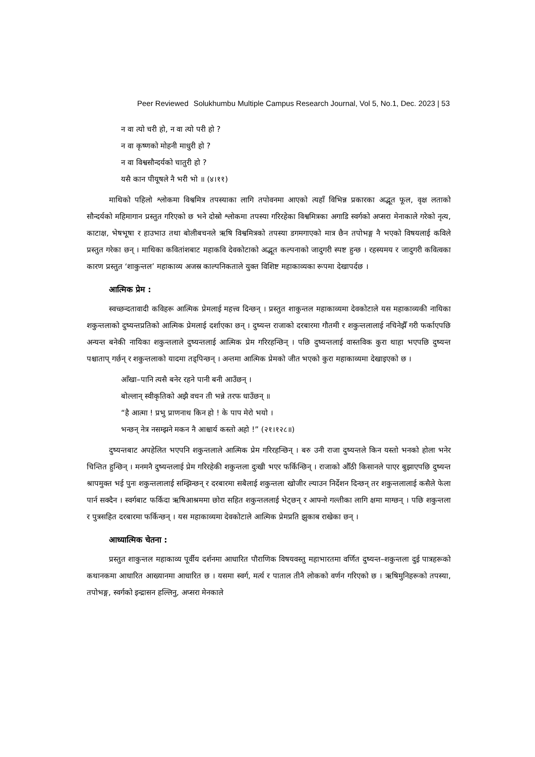Peer Reviewed Solukhumbu Multiple Campus Research Journal, Vol 5, No.1, Dec. 2023 | 53
न वा त्यो चरी हो, न वा त्यो परी हो ?
न वा कृष्णको मोहनी माधुरी हो ?
न वा विश्वसौन्दर्यको चातुरी हो ?
यसै कान पीयूषले नै भरी भो ॥ (४।११)
माथिको पहिलो श्लोकमा विश्वमित्र तपस्याका लागि तपोवनमा आएको त्यहाँ विभिन्न प्रकारका अद्भूत फूल, वृक्ष लताको सौन्दर्यको महिमागान प्रस्तुत गरिएको छ भने दोस्रो श्लोकमा तपस्या गरिरहेका विश्वमित्रका अगाडि स्वर्गको अप्सरा मेनाकाले गरेको नृत्य, काटाक्ष, भेषभूषा र हाउभाउ तथा बोलीबचनले ऋषि विश्वमित्रको तपस्या डगमगाएको मात्र छैन तपोभङ्ग नै भएको विषयलाई कविले प्रस्तुत गरेका छन् । माथिका कवितांशबाट महाकवि देवकोटाको अद्भूत कल्पनाको जादुगरी स्पष्ट हुन्छ । रहस्यमय र जादुगरी कवित्वका कारण प्रस्तुत ‘शाकुन्तल’ महाकाव्य अजस्र काल्पनिकताले युक्त विशिष्ट महाकाव्यका रूपमा देखापर्दछ ।
आत्मिक प्रेम :
स्वच्छन्दतावादी कविहरू आत्मिक प्रेमलाई महत्त्व दिन्छन् । प्रस्तुत शाकुन्तल महाकाव्यमा देवकोटाले यस महाकाव्यकी नायिका शकुन्तलाको दुष्यन्तप्रतिको आत्मिक प्रेमलाई दर्शाएका छन् । दुष्यन्त राजाको दरबारमा गौतमी र शकुन्तलालाई नचिनेझैँ गरी फर्काएपछि अन्यन्त बनेकी नायिका शकुन्तलाले दुष्यन्तलाई आत्मिक प्रेम गरिरहन्छिन् । पछि दुष्यन्तलाई वास्तविक कुरा थाहा भएपछि दुष्यन्त पश्चाताप् गर्छन् र शकुन्तलाको यादमा तड्पिन्छन् । अन्तमा आत्मिक प्रेमको जीत भएको कुरा महाकाव्यमा देखाइएको छ ।
आँखा–पानि त्यसै बनेर रहने पानी बनी आउँछन् ।
बोल्लान् स्वीकृतिको अझै वचन ती भन्ने तरफ धाउँछन् ॥
“है आत्मा ! प्रभु प्राणनाथ किन हो ! के पाप मेरो भयो ।
भन्छन् नेत्र नसम्झने मकन नै आश्चार्य कस्तो अहो !” (२१।१२८॥)
दुष्यन्तबाट अपहेलित भएपनि शकुन्तलाले आत्मिक प्रेम गरिरहन्छिन् । बरु उनी राजा दुष्यन्तले किन यस्तो भनको होला भनेर चिन्तित हुन्छिन् । मनमनै दुष्यन्तलाई प्रेम गरिरहेकी शकुन्तला दुःखी भएर फर्किन्छिन् । राजाको औँठी किसानले पाएर बुझाएपछि दुष्यन्त श्रापमुक्त भई पुनः शकुन्तलालाई सम्झिन्छन् र दरबारमा सबैलाई शकुन्तला खोजीर ल्याउन निर्देशन दिन्छन् तर शकुन्तलालाई कसैले फेला पार्न सक्दैन । स्वर्गबाट फर्किदा ऋषिआश्रममा छोरा सहित शकुन्तललाई भेट्छन् र आफ्नो गल्तीका लागि क्षमा माग्छन् । पछि शकुन्तला र पुत्रसहित दरबारमा फर्किन्छन् । यस महाकाव्यमा देवकोटाले आत्मिक प्रेमप्रति झुकाब राखेका छन् ।
आध्यात्मिक चेतना :
प्रस्तुत शाकुन्तल महाकाव्य पूर्वीय दर्शनमा आधारित पौराणिक विषयवस्तु महाभारतमा वर्णित दुष्यन्त–शकुन्तला दुई पात्रहरूको कथानकमा आधारित आख्यानमा आधारित छ । यसमा स्वर्ग, मर्त्य र पाताल तीनै लोकको वर्णन गरिएको छ । ऋषिमुनिहरूको तपस्या, तपोभङ्ग, स्वर्गको इन्द्रासन हल्लिनु, अप्सरा मेनकाले